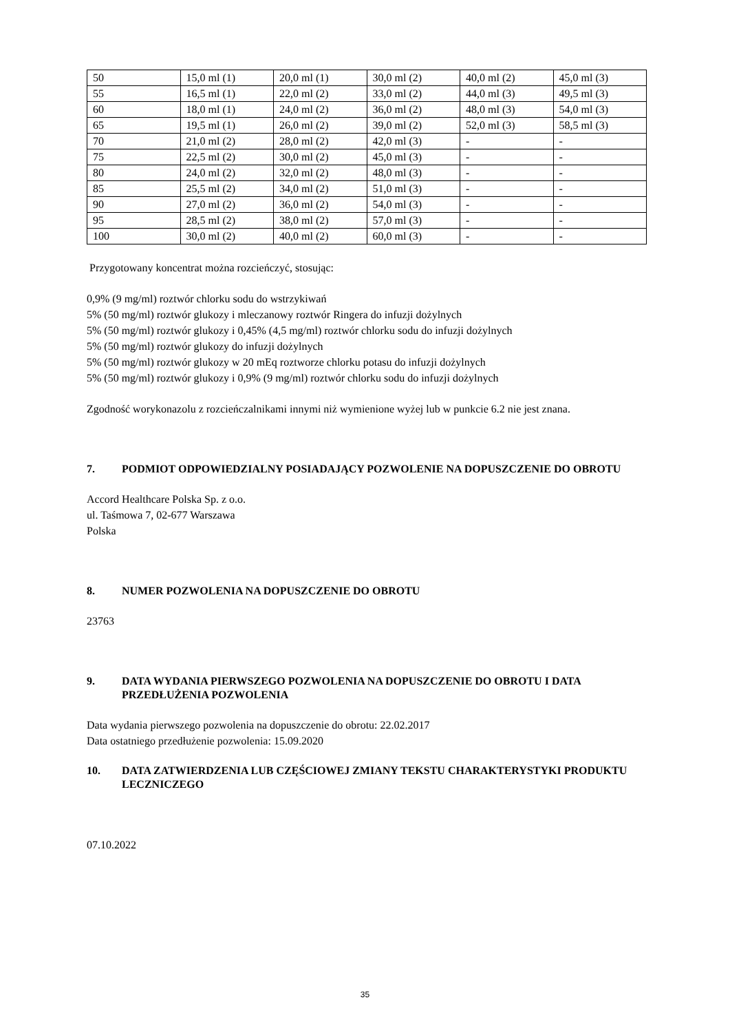| 50 | 15,0 ml (1) | 20,0 ml (1) | 30,0 ml (2) | 40,0 ml (2) | 45,0 ml (3) |
| 55 | 16,5 ml (1) | 22,0 ml (2) | 33,0 ml (2) | 44,0 ml (3) | 49,5 ml (3) |
| 60 | 18,0 ml (1) | 24,0 ml (2) | 36,0 ml (2) | 48,0 ml (3) | 54,0 ml (3) |
| 65 | 19,5 ml (1) | 26,0 ml (2) | 39,0 ml (2) | 52,0 ml (3) | 58,5 ml (3) |
| 70 | 21,0 ml (2) | 28,0 ml (2) | 42,0 ml (3) | - | - |
| 75 | 22,5 ml (2) | 30,0 ml (2) | 45,0 ml (3) | - | - |
| 80 | 24,0 ml (2) | 32,0 ml (2) | 48,0 ml (3) | - | - |
| 85 | 25,5 ml (2) | 34,0 ml (2) | 51,0 ml (3) | - | - |
| 90 | 27,0 ml (2) | 36,0 ml (2) | 54,0 ml (3) | - | - |
| 95 | 28,5 ml (2) | 38,0 ml (2) | 57,0 ml (3) | - | - |
| 100 | 30,0 ml (2) | 40,0 ml (2) | 60,0 ml (3) | - | - |
Przygotowany koncentrat można rozcieńczyć, stosując:
0,9% (9 mg/ml) roztwór chlorku sodu do wstrzykiwań
5% (50 mg/ml) roztwór glukozy i mleczanowy roztwór Ringera do infuzji dożylnych
5% (50 mg/ml) roztwór glukozy i 0,45% (4,5 mg/ml) roztwór chlorku sodu do infuzji dożylnych
5% (50 mg/ml) roztwór glukozy do infuzji dożylnych
5% (50 mg/ml) roztwór glukozy w 20 mEq roztworze chlorku potasu do infuzji dożylnych
5% (50 mg/ml) roztwór glukozy i 0,9% (9 mg/ml) roztwór chlorku sodu do infuzji dożylnych
Zgodność worykonazolu z rozcieńczalnikami innymi niż wymienione wyżej lub w punkcie 6.2 nie jest znana.
7. PODMIOT ODPOWIEDZIALNY POSIADAJĄCY POZWOLENIE NA DOPUSZCZENIE DO OBROTU
Accord Healthcare Polska Sp. z o.o.
ul. Taśmowa 7, 02-677 Warszawa
Polska
8. NUMER POZWOLENIA NA DOPUSZCZENIE DO OBROTU
23763
9. DATA WYDANIA PIERWSZEGO POZWOLENIA NA DOPUSZCZENIE DO OBROTU I DATA PRZEDŁUŻENIA POZWOLENIA
Data wydania pierwszego pozwolenia na dopuszczenie do obrotu: 22.02.2017
Data ostatniego przedłużenie pozwolenia: 15.09.2020
10. DATA ZATWIERDZENIA LUB CZĘŚCIOWEJ ZMIANY TEKSTU CHARAKTERYSTYKI PRODUKTU LECZNICZEGO
07.10.2022
35